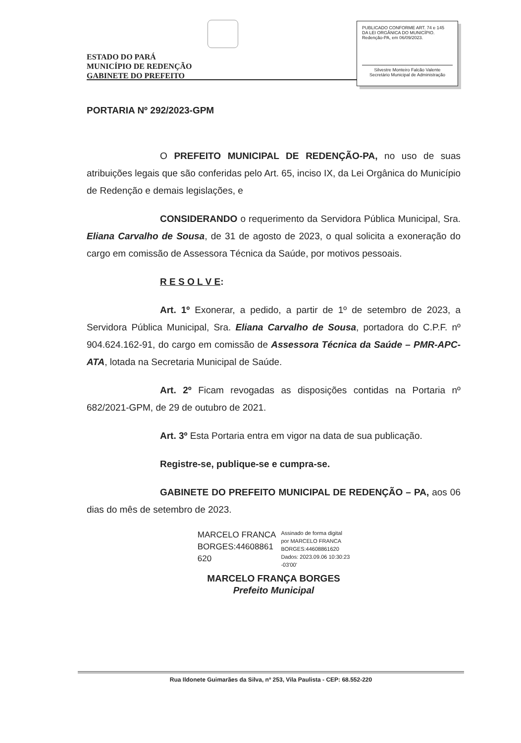ESTADO DO PARÁ
MUNICÍPIO DE REDENÇÃO
GABINETE DO PREFEITO
PUBLICADO CONFORME ART. 74 e 145
DA LEI ORGÂNICA DO MUNICÍPIO.
Redenção-PA, em 06/09/2023.
Silvestre Monteiro Falcão Valente
Secretário Municipal de Administração
PORTARIA Nº 292/2023-GPM
O PREFEITO MUNICIPAL DE REDENÇÃO-PA, no uso de suas atribuições legais que são conferidas pelo Art. 65, inciso IX, da Lei Orgânica do Município de Redenção e demais legislações, e
CONSIDERANDO o requerimento da Servidora Pública Municipal, Sra. Eliana Carvalho de Sousa, de 31 de agosto de 2023, o qual solicita a exoneração do cargo em comissão de Assessora Técnica da Saúde, por motivos pessoais.
R E S O L V E:
Art. 1º Exonerar, a pedido, a partir de 1º de setembro de 2023, a Servidora Pública Municipal, Sra. Eliana Carvalho de Sousa, portadora do C.P.F. nº 904.624.162-91, do cargo em comissão de Assessora Técnica da Saúde – PMR-APC-ATA, lotada na Secretaria Municipal de Saúde.
Art. 2º Ficam revogadas as disposições contidas na Portaria nº 682/2021-GPM, de 29 de outubro de 2021.
Art. 3º Esta Portaria entra em vigor na data de sua publicação.
Registre-se, publique-se e cumpra-se.
GABINETE DO PREFEITO MUNICIPAL DE REDENÇÃO – PA, aos 06 dias do mês de setembro de 2023.
MARCELO FRANCA
BORGES:44608861
620
Assinado de forma digital
por MARCELO FRANCA
BORGES:44608861620
Dados: 2023.09.06 10:30:23
-03'00'
MARCELO FRANÇA BORGES
Prefeito Municipal
Rua Ildonete Guimarães da Silva, nº 253, Vila Paulista - CEP: 68.552-220